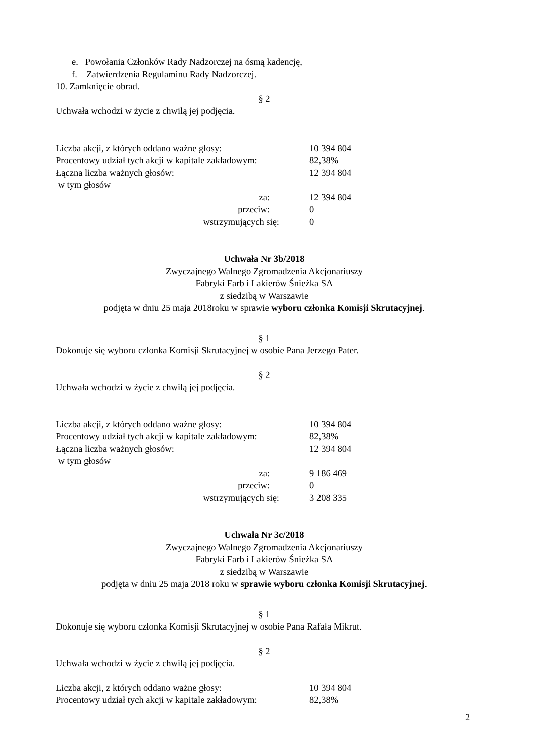e. Powołania Członków Rady Nadzorczej na ósmą kadencję,
f. Zatwierdzenia Regulaminu Rady Nadzorczej.
10. Zamknięcie obrad.
§ 2
Uchwała wchodzi w życie z chwilą jej podjęcia.
| Liczba akcji, z których oddano ważne głosy: | 10 394 804 |
| Procentowy udział tych akcji w kapitale zakładowym: | 82,38% |
| Łączna liczba ważnych głosów: | 12 394 804 |
| w tym głosów | |
| za: | 12 394 804 |
| przeciw: | 0 |
| wstrzymujących się: | 0 |
Uchwała Nr 3b/2018
Zwyczajnego Walnego Zgromadzenia Akcjonariuszy
Fabryki Farb i Lakierów Śnieżka SA
z siedzibą w Warszawie
podjęta w dniu 25 maja 2018roku w sprawie wyboru członka Komisji Skrutacyjnej.
§ 1
Dokonuje się wyboru członka Komisji Skrutacyjnej w osobie Pana Jerzego Pater.
§ 2
Uchwała wchodzi w życie z chwilą jej podjęcia.
| Liczba akcji, z których oddano ważne głosy: | 10 394 804 |
| Procentowy udział tych akcji w kapitale zakładowym: | 82,38% |
| Łączna liczba ważnych głosów: | 12 394 804 |
| w tym głosów | |
| za: | 9 186 469 |
| przeciw: | 0 |
| wstrzymujących się: | 3 208 335 |
Uchwała Nr 3c/2018
Zwyczajnego Walnego Zgromadzenia Akcjonariuszy
Fabryki Farb i Lakierów Śnieżka SA
z siedzibą w Warszawie
podjęta w dniu 25 maja 2018 roku w sprawie wyboru członka Komisji Skrutacyjnej.
§ 1
Dokonuje się wyboru członka Komisji Skrutacyjnej w osobie Pana Rafała Mikrut.
§ 2
Uchwała wchodzi w życie z chwilą jej podjęcia.
| Liczba akcji, z których oddano ważne głosy: | 10 394 804 |
| Procentowy udział tych akcji w kapitale zakładowym: | 82,38% |
2